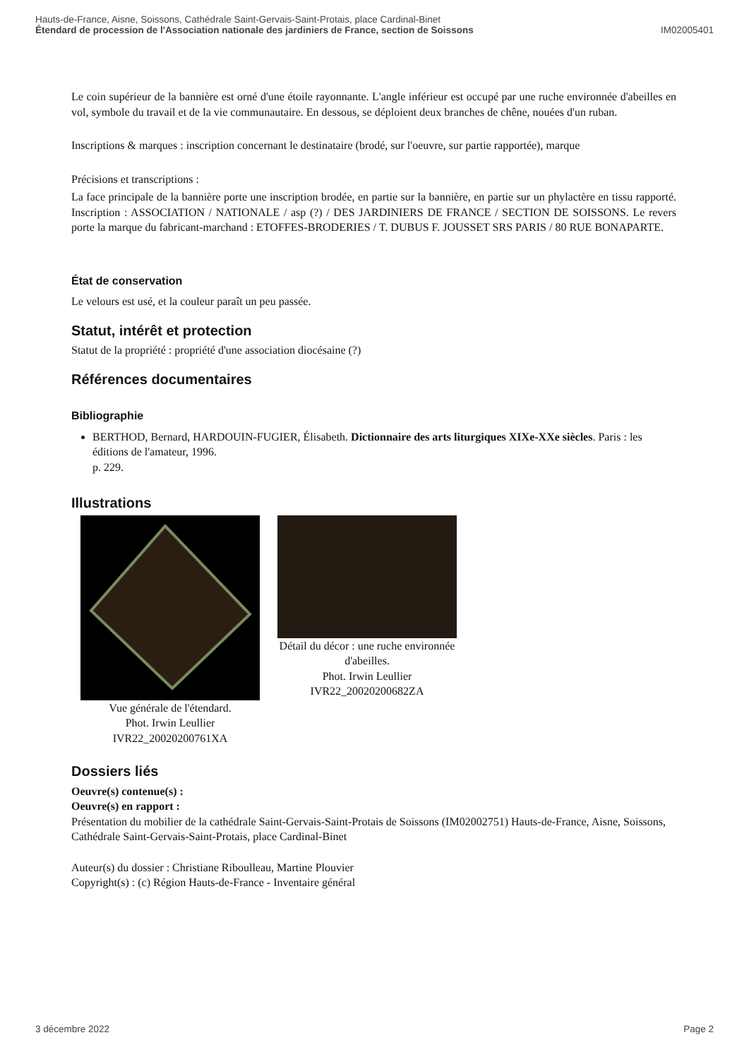Hauts-de-France, Aisne, Soissons, Cathédrale Saint-Gervais-Saint-Protais, place Cardinal-Binet
Étendard de procession de l'Association nationale des jardiniers de France, section de Soissons
IM02005401
Le coin supérieur de la bannière est orné d'une étoile rayonnante. L'angle inférieur est occupé par une ruche environnée d'abeilles en vol, symbole du travail et de la vie communautaire. En dessous, se déploient deux branches de chêne, nouées d'un ruban.
Inscriptions & marques : inscription concernant le destinataire (brodé, sur l'oeuvre, sur partie rapportée), marque
Précisions et transcriptions :
La face principale de la bannière porte une inscription brodée, en partie sur la bannière, en partie sur un phylactère en tissu rapporté. Inscription : ASSOCIATION / NATIONALE / asp (?) / DES JARDINIERS DE FRANCE / SECTION DE SOISSONS. Le revers porte la marque du fabricant-marchand : ETOFFES-BRODERIES / T. DUBUS F. JOUSSET SRS PARIS / 80 RUE BONAPARTE.
État de conservation
Le velours est usé, et la couleur paraît un peu passée.
Statut, intérêt et protection
Statut de la propriété : propriété d'une association diocésaine (?)
Références documentaires
Bibliographie
BERTHOD, Bernard, HARDOUIN-FUGIER, Élisabeth. Dictionnaire des arts liturgiques XIXe-XXe siècles. Paris : les éditions de l'amateur, 1996.
p. 229.
Illustrations
Vue générale de l'étendard.
Phot. Irwin Leullier
IVR22_20020200761XA
Détail du décor : une ruche environnée d'abeilles.
Phot. Irwin Leullier
IVR22_20020200682ZA
Dossiers liés
Oeuvre(s) contenue(s) :
Oeuvre(s) en rapport :
Présentation du mobilier de la cathédrale Saint-Gervais-Saint-Protais de Soissons (IM02002751) Hauts-de-France, Aisne, Soissons, Cathédrale Saint-Gervais-Saint-Protais, place Cardinal-Binet
Auteur(s) du dossier : Christiane Riboulleau, Martine Plouvier
Copyright(s) : (c) Région Hauts-de-France - Inventaire général
3 décembre 2022 Page 2